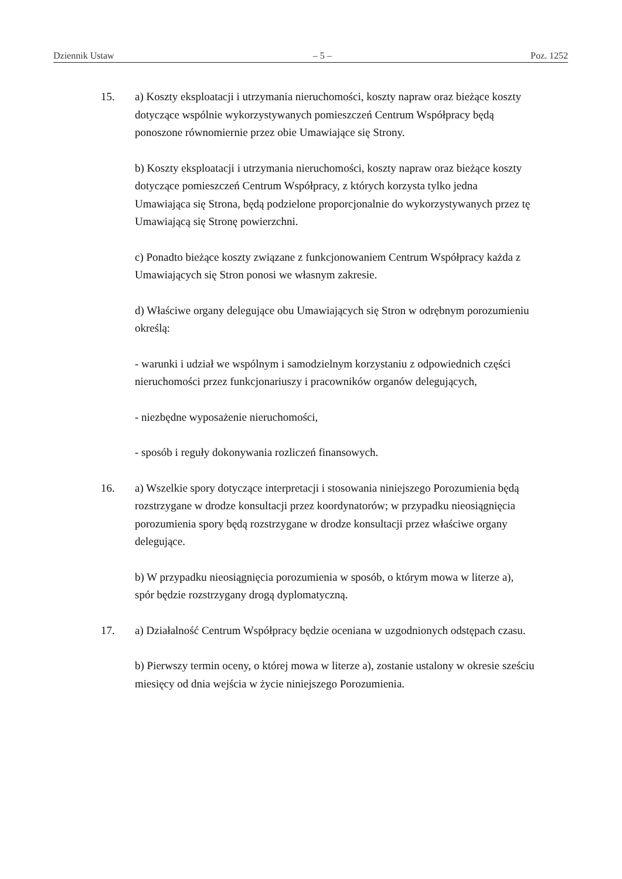Dziennik Ustaw – 5 – Poz. 1252
15. a) Koszty eksploatacji i utrzymania nieruchomości, koszty napraw oraz bieżące koszty dotyczące wspólnie wykorzystywanych pomieszczeń Centrum Współpracy będą ponoszone równomiernie przez obie Umawiające się Strony.
b) Koszty eksploatacji i utrzymania nieruchomości, koszty napraw oraz bieżące koszty dotyczące pomieszczeń Centrum Współpracy, z których korzysta tylko jedna Umawiająca się Strona, będą podzielone proporcjonalnie do wykorzystywanych przez tę Umawiającą się Stronę powierzchni.
c) Ponadto bieżące koszty związane z funkcjonowaniem Centrum Współpracy każda z Umawiających się Stron ponosi we własnym zakresie.
d) Właściwe organy delegujące obu Umawiających się Stron w odrębnym porozumieniu określą:
- warunki i udział we wspólnym i samodzielnym korzystaniu z odpowiednich części nieruchomości przez funkcjonariuszy i pracowników organów delegujących,
- niezbędne wyposażenie nieruchomości,
- sposób i reguły dokonywania rozliczeń finansowych.
16. a) Wszelkie spory dotyczące interpretacji i stosowania niniejszego Porozumienia będą rozstrzygane w drodze konsultacji przez koordynatorów; w przypadku nieosiągnięcia porozumienia spory będą rozstrzygane w drodze konsultacji przez właściwe organy delegujące.
b) W przypadku nieosiągnięcia porozumienia w sposób, o którym mowa w literze a), spór będzie rozstrzygany drogą dyplomatyczną.
17. a) Działalność Centrum Współpracy będzie oceniana w uzgodnionych odstępach czasu.
b) Pierwszy termin oceny, o której mowa w literze a), zostanie ustalony w okresie sześciu miesięcy od dnia wejścia w życie niniejszego Porozumienia.